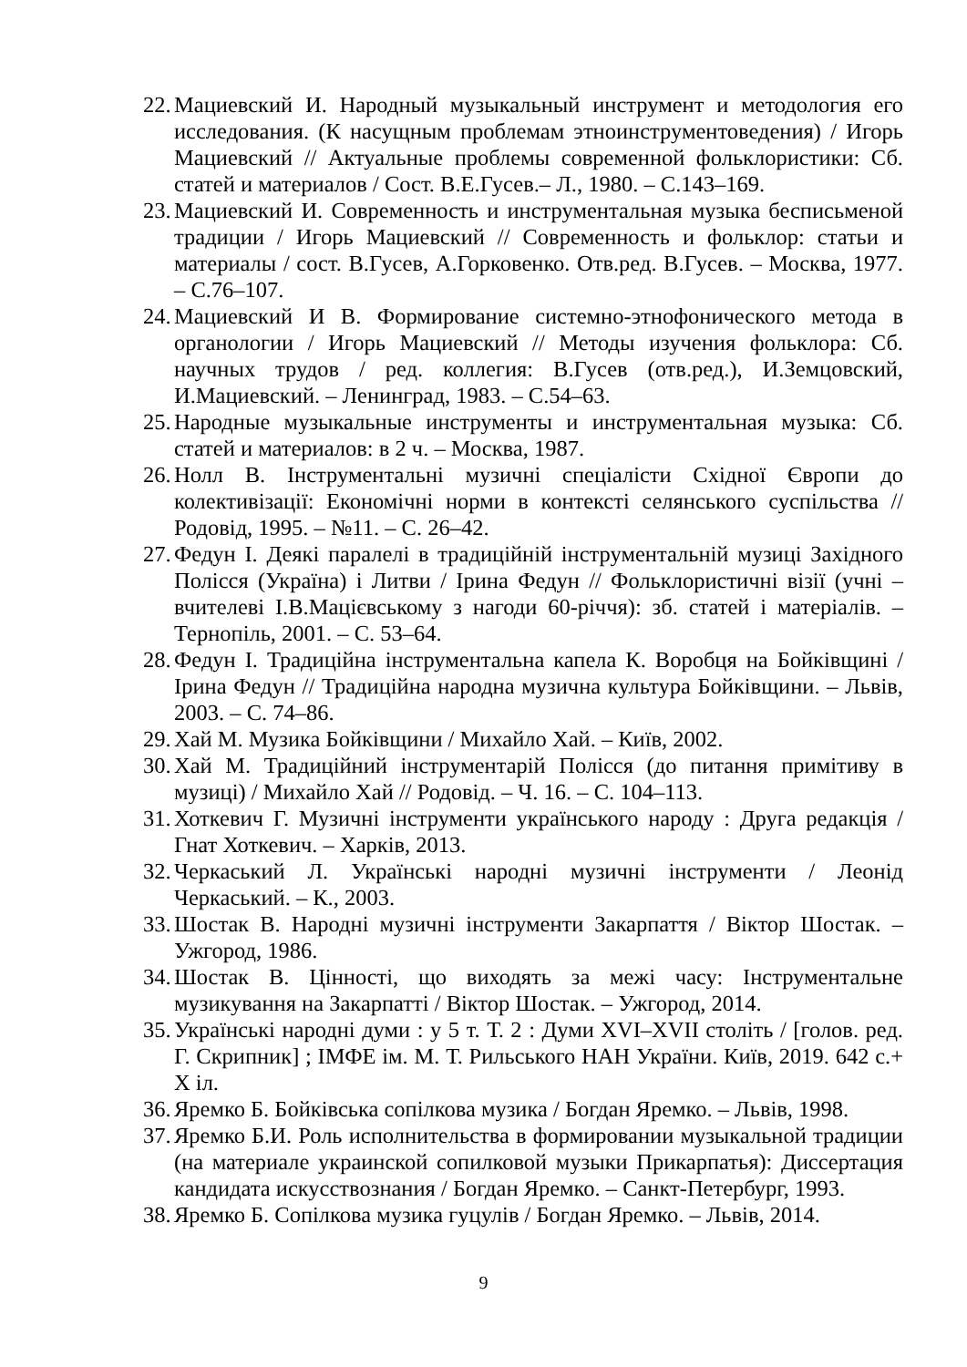22. Мациевский И. Народный музыкальный инструмент и методология его исследования. (К насущным проблемам этноинструментоведения) / Игорь Мациевский // Актуальные проблемы современной фольклористики: Сб. статей и материалов / Сост. В.Е.Гусев.– Л., 1980. – С.143–169.
23. Мациевский И. Современность и инструментальная музыка бесписьменой традиции / Игорь Мациевский // Современность и фольклор: статьи и материалы / сост. В.Гусев, А.Горковенко. Отв.ред. В.Гусев. – Москва, 1977. – С.76–107.
24. Мациевский И В. Формирование системно-этнофонического метода в органологии / Игорь Мациевский // Методы изучения фольклора: Сб. научных трудов / ред. коллегия: В.Гусев (отв.ред.), И.Земцовский, И.Мациевский. – Ленинград, 1983. – С.54–63.
25. Народные музыкальные инструменты и инструментальная музыка: Сб. статей и материалов: в 2 ч. – Москва, 1987.
26. Нолл В. Інструментальні музичні спеціалісти Східної Європи до колективізації: Економічні норми в контексті селянського суспільства // Родовід, 1995. – №11. – С. 26–42.
27. Федун І. Деякі паралелі в традиційній інструментальній музиці Західного Полісся (Україна) і Литви / Ірина Федун // Фольклористичні візії (учні – вчителеві І.В.Мацієвському з нагоди 60-річчя): зб. статей і матеріалів. – Тернопіль, 2001. – С. 53–64.
28. Федун І. Традиційна інструментальна капела К. Воробця на Бойківщині / Ірина Федун // Традиційна народна музична культура Бойківщини. – Львів, 2003. – С. 74–86.
29. Хай М. Музика Бойківщини / Михайло Хай. – Київ, 2002.
30. Хай М. Традиційний інструментарій Полісся (до питання примітиву в музиці) / Михайло Хай // Родовід. – Ч. 16. – С. 104–113.
31. Хоткевич Г. Музичні інструменти українського народу : Друга редакція / Гнат Хоткевич. – Харків, 2013.
32. Черкаський Л. Українські народні музичні інструменти / Леонід Черкаський. – К., 2003.
33. Шостак В. Народні музичні інструменти Закарпаття / Віктор Шостак. – Ужгород, 1986.
34. Шостак В. Цінності, що виходять за межі часу: Інструментальне музикування на Закарпатті / Віктор Шостак. – Ужгород, 2014.
35. Українські народні думи : у 5 т. Т. 2 : Думи XVI–XVII століть / [голов. ред. Г. Скрипник] ; ІМФЕ ім. М. Т. Рильського НАН України. Київ, 2019. 642 с.+ X іл.
36. Яремко Б. Бойківська сопілкова музика / Богдан Яремко. – Львів, 1998.
37. Яремко Б.И. Роль исполнительства в формировании музыкальной традиции (на материале украинской сопилковой музыки Прикарпатья): Диссертация кандидата искусствознания / Богдан Яремко. – Санкт-Петербург, 1993.
38. Яремко Б. Сопілкова музика гуцулів / Богдан Яремко. – Львів, 2014.
9